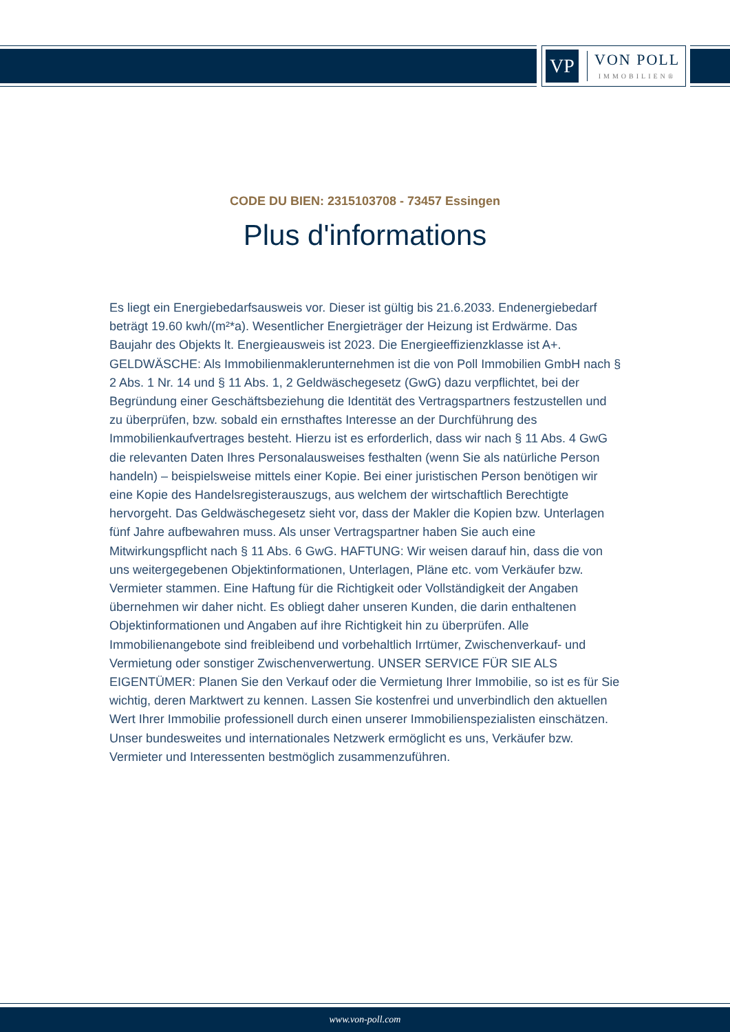VP
VON POLL
IMMOBILIEN®
CODE DU BIEN: 2315103708 - 73457 Essingen
Plus d'informations
Es liegt ein Energiebedarfsausweis vor. Dieser ist gültig bis 21.6.2033. Endenergiebedarf beträgt 19.60 kwh/(m²*a). Wesentlicher Energieträger der Heizung ist Erdwärme. Das Baujahr des Objekts lt. Energieausweis ist 2023. Die Energieeffizienzklasse ist A+. GELDWÄSCHE: Als Immobilienmaklerunternehmen ist die von Poll Immobilien GmbH nach § 2 Abs. 1 Nr. 14 und § 11 Abs. 1, 2 Geldwäschegesetz (GwG) dazu verpflichtet, bei der Begründung einer Geschäftsbeziehung die Identität des Vertragspartners festzustellen und zu überprüfen, bzw. sobald ein ernsthaftes Interesse an der Durchführung des Immobilienkaufvertrages besteht. Hierzu ist es erforderlich, dass wir nach § 11 Abs. 4 GwG die relevanten Daten Ihres Personalausweises festhalten (wenn Sie als natürliche Person handeln) – beispielsweise mittels einer Kopie. Bei einer juristischen Person benötigen wir eine Kopie des Handelsregisterauszugs, aus welchem der wirtschaftlich Berechtigte hervorgeht. Das Geldwäschegesetz sieht vor, dass der Makler die Kopien bzw. Unterlagen fünf Jahre aufbewahren muss. Als unser Vertragspartner haben Sie auch eine Mitwirkungspflicht nach § 11 Abs. 6 GwG. HAFTUNG: Wir weisen darauf hin, dass die von uns weitergegebenen Objektinformationen, Unterlagen, Pläne etc. vom Verkäufer bzw. Vermieter stammen. Eine Haftung für die Richtigkeit oder Vollständigkeit der Angaben übernehmen wir daher nicht. Es obliegt daher unseren Kunden, die darin enthaltenen Objektinformationen und Angaben auf ihre Richtigkeit hin zu überprüfen. Alle Immobilienangebote sind freibleibend und vorbehaltlich Irrtümer, Zwischenverkauf- und Vermietung oder sonstiger Zwischenverwertung. UNSER SERVICE FÜR SIE ALS EIGENTÜMER: Planen Sie den Verkauf oder die Vermietung Ihrer Immobilie, so ist es für Sie wichtig, deren Marktwert zu kennen. Lassen Sie kostenfrei und unverbindlich den aktuellen Wert Ihrer Immobilie professionell durch einen unserer Immobilienspezialisten einschätzen. Unser bundesweites und internationales Netzwerk ermöglicht es uns, Verkäufer bzw. Vermieter und Interessenten bestmöglich zusammenzuführen.
www.von-poll.com